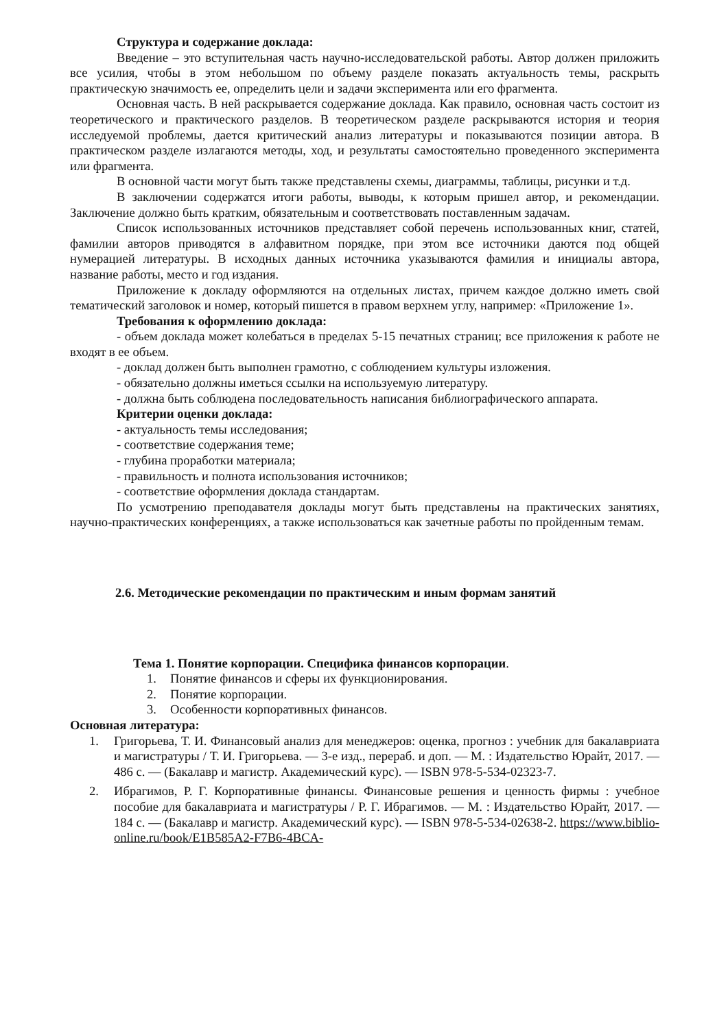Структура и содержание доклада:
Введение – это вступительная часть научно-исследовательской работы. Автор должен приложить все усилия, чтобы в этом небольшом по объему разделе показать актуальность темы, раскрыть практическую значимость ее, определить цели и задачи эксперимента или его фрагмента.
Основная часть. В ней раскрывается содержание доклада. Как правило, основная часть состоит из теоретического и практического разделов. В теоретическом разделе раскрываются история и теория исследуемой проблемы, дается критический анализ литературы и показываются позиции автора. В практическом разделе излагаются методы, ход, и результаты самостоятельно проведенного эксперимента или фрагмента.
В основной части могут быть также представлены схемы, диаграммы, таблицы, рисунки и т.д.
В заключении содержатся итоги работы, выводы, к которым пришел автор, и рекомендации. Заключение должно быть кратким, обязательным и соответствовать поставленным задачам.
Список использованных источников представляет собой перечень использованных книг, статей, фамилии авторов приводятся в алфавитном порядке, при этом все источники даются под общей нумерацией литературы. В исходных данных источника указываются фамилия и инициалы автора, название работы, место и год издания.
Приложение к докладу оформляются на отдельных листах, причем каждое должно иметь свой тематический заголовок и номер, который пишется в правом верхнем углу, например: «Приложение 1».
Требования к оформлению доклада:
- объем доклада может колебаться в пределах 5-15 печатных страниц; все приложения к работе не входят в ее объем.
- доклад должен быть выполнен грамотно, с соблюдением культуры изложения.
- обязательно должны иметься ссылки на используемую литературу.
- должна быть соблюдена последовательность написания библиографического аппарата.
Критерии оценки доклада:
- актуальность темы исследования;
- соответствие содержания теме;
- глубина проработки материала;
- правильность и полнота использования источников;
- соответствие оформления доклада стандартам.
По усмотрению преподавателя доклады могут быть представлены на практических занятиях, научно-практических конференциях, а также использоваться как зачетные работы по пройденным темам.
2.6. Методические рекомендации по практическим и иным формам занятий
Тема 1. Понятие корпорации. Специфика финансов корпорации.
1. Понятие финансов и сферы их функционирования.
2. Понятие корпорации.
3. Особенности корпоративных финансов.
Основная литература:
1. Григорьева, Т. И. Финансовый анализ для менеджеров: оценка, прогноз : учебник для бакалавриата и магистратуры / Т. И. Григорьева. — 3-е изд., перераб. и доп. — М. : Издательство Юрайт, 2017. — 486 с. — (Бакалавр и магистр. Академический курс). — ISBN 978-5-534-02323-7.
2. Ибрагимов, Р. Г. Корпоративные финансы. Финансовые решения и ценность фирмы : учебное пособие для бакалавриата и магистратуры / Р. Г. Ибрагимов. — М. : Издательство Юрайт, 2017. — 184 с. — (Бакалавр и магистр. Академический курс). — ISBN 978-5-534-02638-2. https://www.biblio-online.ru/book/E1B585A2-F7B6-4BCA-